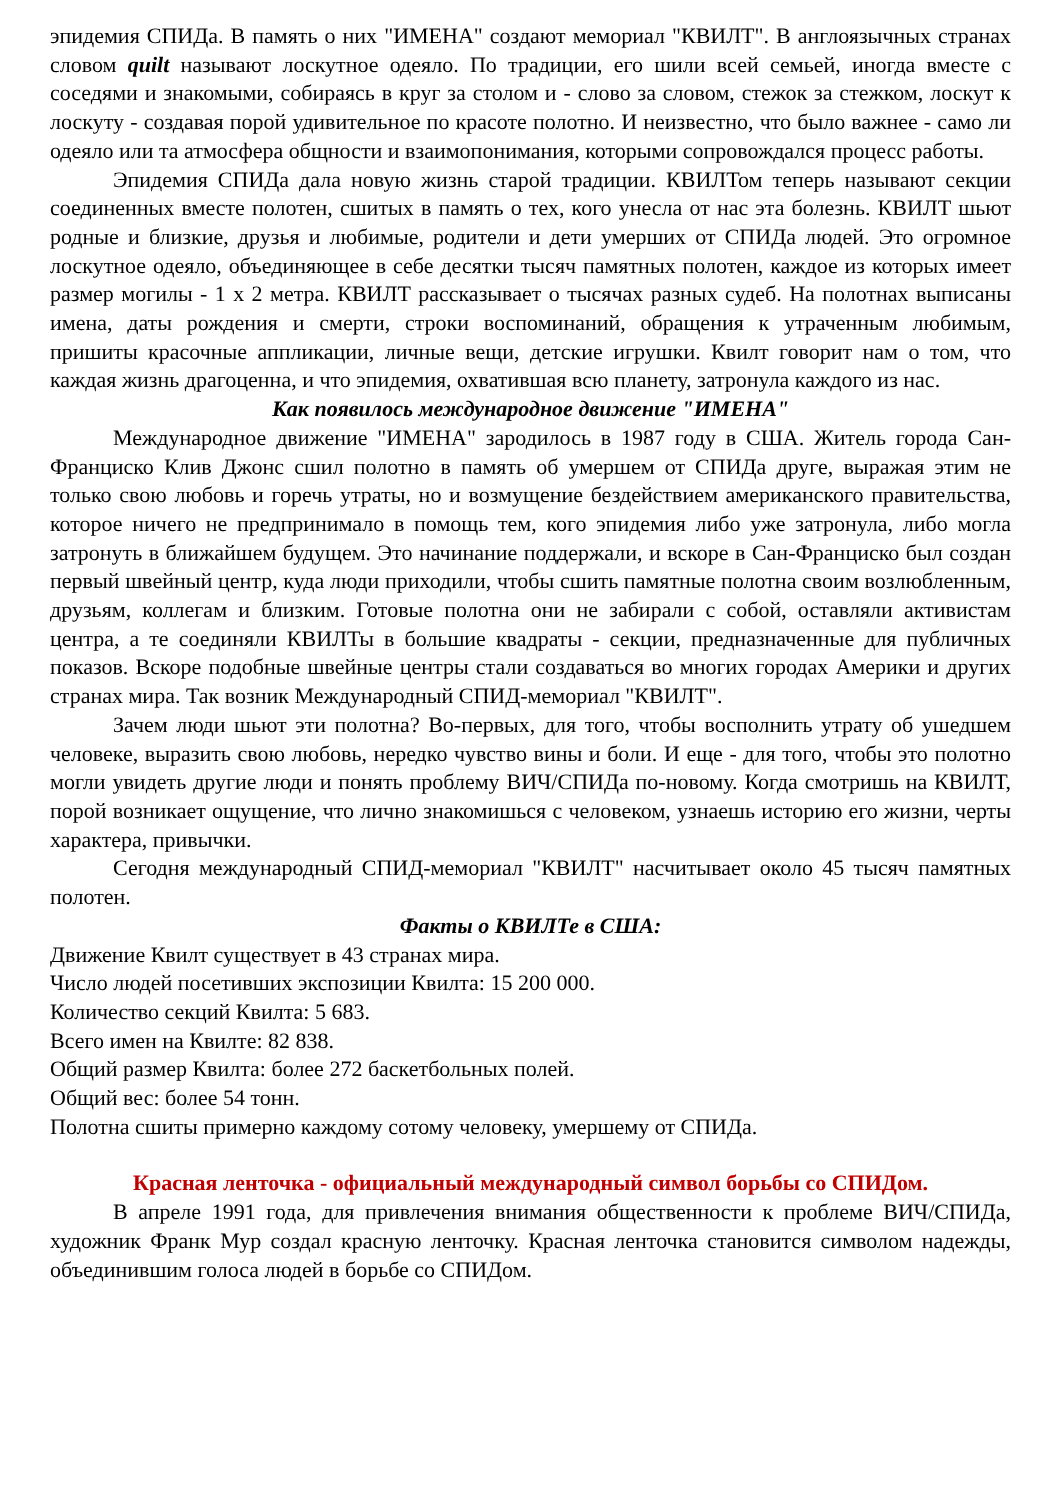эпидемия СПИДа. В память о них "ИМЕНА" создают мемориал "КВИЛТ". В англоязычных странах словом quilt называют лоскутное одеяло. По традиции, его шили всей семьей, иногда вместе с соседями и знакомыми, собираясь в круг за столом и - слово за словом, стежок за стежком, лоскут к лоскуту - создавая порой удивительное по красоте полотно. И неизвестно, что было важнее - само ли одеяло или та атмосфера общности и взаимопонимания, которыми сопровождался процесс работы.
Эпидемия СПИДа дала новую жизнь старой традиции. КВИЛТом теперь называют секции соединенных вместе полотен, сшитых в память о тех, кого унесла от нас эта болезнь. КВИЛТ шьют родные и близкие, друзья и любимые, родители и дети умерших от СПИДа людей. Это огромное лоскутное одеяло, объединяющее в себе десятки тысяч памятных полотен, каждое из которых имеет размер могилы - 1 х 2 метра. КВИЛТ рассказывает о тысячах разных судеб. На полотнах выписаны имена, даты рождения и смерти, строки воспоминаний, обращения к утраченным любимым, пришиты красочные аппликации, личные вещи, детские игрушки. Квилт говорит нам о том, что каждая жизнь драгоценна, и что эпидемия, охватившая всю планету, затронула каждого из нас.
Как появилось международное движение "ИМЕНА"
Международное движение "ИМЕНА" зародилось в 1987 году в США. Житель города Сан-Франциско Клив Джонс сшил полотно в память об умершем от СПИДа друге, выражая этим не только свою любовь и горечь утраты, но и возмущение бездействием американского правительства, которое ничего не предпринимало в помощь тем, кого эпидемия либо уже затронула, либо могла затронуть в ближайшем будущем. Это начинание поддержали, и вскоре в Сан-Франциско был создан первый швейный центр, куда люди приходили, чтобы сшить памятные полотна своим возлюбленным, друзьям, коллегам и близким. Готовые полотна они не забирали с собой, оставляли активистам центра, а те соединяли КВИЛТы в большие квадраты - секции, предназначенные для публичных показов. Вскоре подобные швейные центры стали создаваться во многих городах Америки и других странах мира. Так возник Международный СПИД-мемориал "КВИЛТ".
Зачем люди шьют эти полотна? Во-первых, для того, чтобы восполнить утрату об ушедшем человеке, выразить свою любовь, нередко чувство вины и боли. И еще - для того, чтобы это полотно могли увидеть другие люди и понять проблему ВИЧ/СПИДа по-новому. Когда смотришь на КВИЛТ, порой возникает ощущение, что лично знакомишься с человеком, узнаешь историю его жизни, черты характера, привычки.
Сегодня международный СПИД-мемориал "КВИЛТ" насчитывает около 45 тысяч памятных полотен.
Факты о КВИЛТе в США:
Движение Квилт существует в 43 странах мира.
Число людей посетивших экспозиции Квилта: 15 200 000.
Количество секций Квилта: 5 683.
Всего имен на Квилте: 82 838.
Общий размер Квилта: более 272 баскетбольных полей.
Общий вес: более 54 тонн.
Полотна сшиты примерно каждому сотому человеку, умершему от СПИДа.
Красная ленточка - официальный международный символ борьбы со СПИДом.
В апреле 1991 года, для привлечения внимания общественности к проблеме ВИЧ/СПИДа, художник Франк Мур создал красную ленточку. Красная ленточка становится символом надежды, объединившим голоса людей в борьбе со СПИДом.